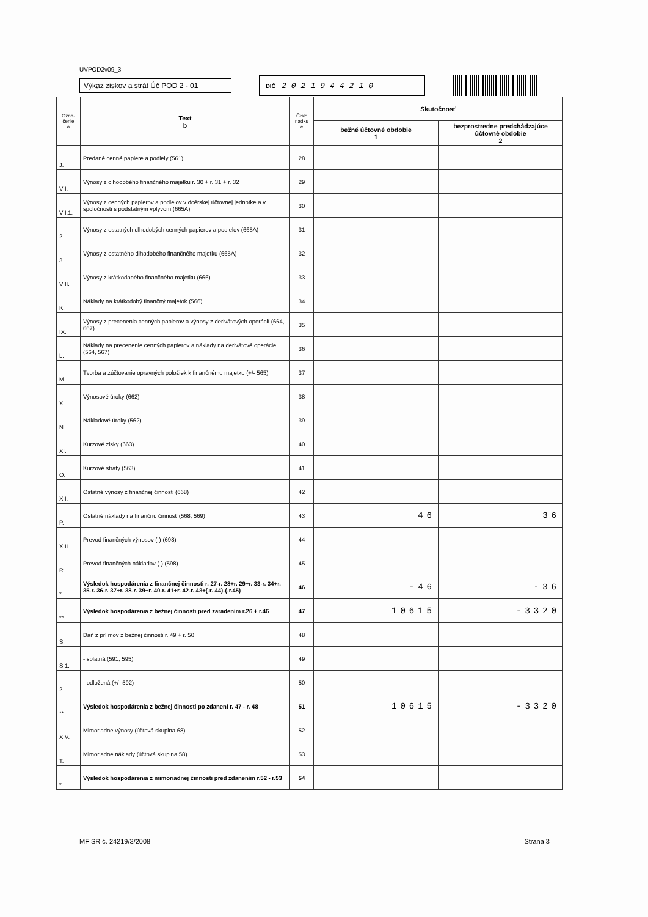UVPOD2v09_3
Výkaz ziskov a strát Úč POD 2 - 01
DIČ 2021944210
| Ozna- čenie a | Text b | Číslo riadku c | Skutočnosť | |
| --- | --- | --- | --- | --- |
| | | | bežné účtovné obdobie 1 | bezprostredne predchádzajúce účtovné obdobie 2 |
| J. | Predané cenné papiere a podiely (561) | 28 | | |
| VII. | Výnosy z dlhodobého finančného majetku r. 30 + r. 31 + r. 32 | 29 | | |
| VII.1. | Výnosy z cenných papierov a podielov v dcérskej účtovnej jednotke a v spoločnosti s podstatným vplyvom (665A) | 30 | | |
| 2. | Výnosy z ostatných dlhodobých cenných papierov a podielov (665A) | 31 | | |
| 3. | Výnosy z ostatného dlhodobého finančného majetku (665A) | 32 | | |
| VIII. | Výnosy z krátkodobého finančného majetku (666) | 33 | | |
| K. | Náklady na krátkodobý finančný majetok (566) | 34 | | |
| IX. | Výnosy z precenenia cenných papierov a výnosy z derivátových operácií (664, 667) | 35 | | |
| L. | Náklady na precenenie cenných papierov a náklady na derivátové operácie (564, 567) | 36 | | |
| M. | Tvorba a zúčtovanie opravných položiek k finančnému majetku (+/- 565) | 37 | | |
| X. | Výnosové úroky (662) | 38 | | |
| N. | Nákladové úroky (562) | 39 | | |
| XI. | Kurzové zisky (663) | 40 | | |
| O. | Kurzové straty (563) | 41 | | |
| XII. | Ostatné výnosy z finančnej činnosti (668) | 42 | | |
| P. | Ostatné náklady na finančnú činnosť (568, 569) | 43 | 46 | 36 |
| XIII. | Prevod finančných výnosov (-) (698) | 44 | | |
| R. | Prevod finančných nákladov (-) (598) | 45 | | |
| * | Výsledok hospodárenia z finančnej činnosti r. 27-r. 28+r. 29+r. 33-r. 34+r. 35-r. 36-r. 37+r. 38-r. 39+r. 40-r. 41+r. 42-r. 43+(-r. 44)-(-r.45) | 46 | -46 | -36 |
| ** | Výsledok hospodárenia z bežnej činnosti pred zaradením r.26 + r.46 | 47 | 10615 | -3320 |
| S. | Daň z príjmov z bežnej činnosti r. 49 + r. 50 | 48 | | |
| S.1. | - splatná (591, 595) | 49 | | |
| 2. | - odložená (+/- 592) | 50 | | |
| ** | Výsledok hospodárenia z bežnej činnosti po zdanení r. 47 - r. 48 | 51 | 10615 | -3320 |
| XIV. | Mimoriadne výnosy (účtová skupina 68) | 52 | | |
| T. | Mimoriadne náklady (účtová skupina 58) | 53 | | |
| * | Výsledok hospodárenia z mimoriadnej činnosti pred zdanením r.52 - r.53 | 54 | | |
MF SR č. 24219/3/2008 Strana 3